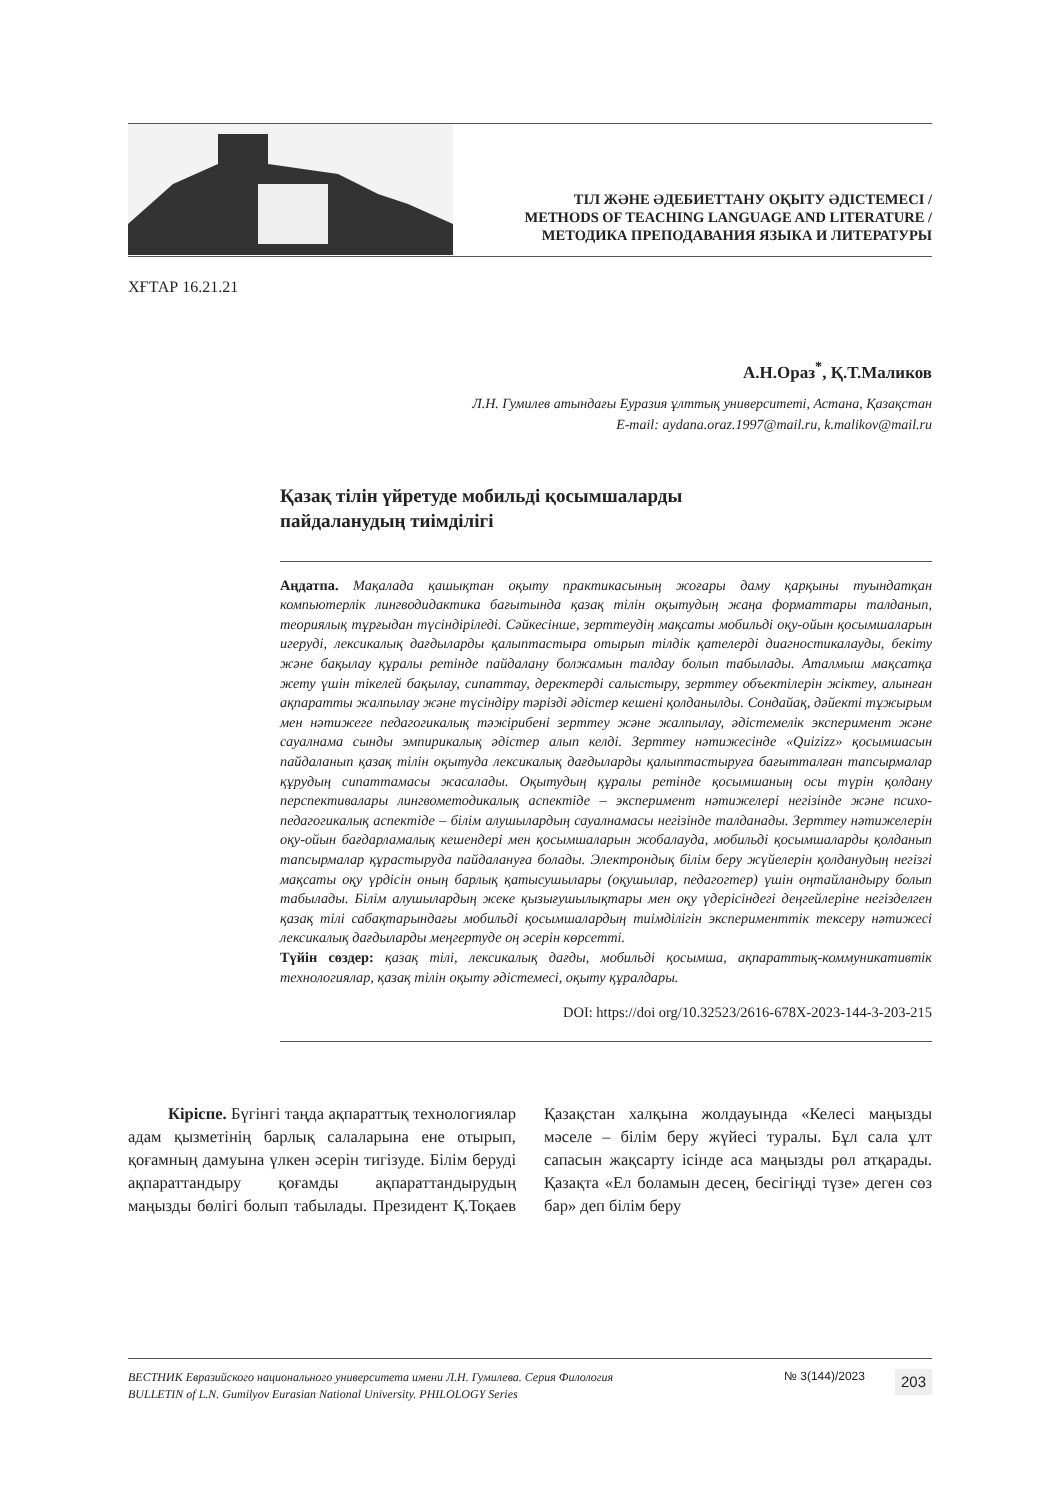ТІЛ ЖӘНЕ ӘДЕБИЕТТАНУ ОҚЫТУ ӘДІСТЕМЕСІ /
METHODS OF TEACHING LANGUAGE AND LITERATURE /
МЕТОДИКА ПРЕПОДАВАНИЯ ЯЗЫКА И ЛИТЕРАТУРЫ
ХҒТАР 16.21.21
А.Н.Ораз<sup>*</sup>, Қ.Т.Маликов
Л.Н. Гумилев атындағы Еуразия ұлттық университеті, Астана, Қазақстан
E-mail: aydana.oraz.1997@mail.ru, k.malikov@mail.ru
Қазақ тілін үйретуде мобильді қосымшаларды
пайдаланудың тиімділігі
Аңдатпа. Мақалада қашықтан оқыту практикасының жоғары даму қарқыны туындатқан компьютерлік лингводидактика бағытында қазақ тілін оқытудың жаңа форматтары талданып, теориялық тұрғыдан түсіндіріледі. Сәйкесінше, зерттеудің мақсаты мобильді оқу-ойын қосымшаларын игеруді, лексикалық дағдыларды қалыптастыра отырып тілдік қателерді диагностикалауды, бекіту және бақылау құралы ретінде пайдалану болжамын талдау болып табылады. Аталмыш мақсатқа жету үшін тікелей бақылау, сипаттау, деректерді салыстыру, зерттеу объектілерін жіктеу, алынған ақпаратты жалпылау және түсіндіру тәрізді әдістер кешені қолданылды. Сондайақ, дәйекті тұжырым мен нәтижеге педагогикалық тәжірибені зерттеу және жалпылау, әдістемелік эксперимент және сауалнама сынды эмпирикалық әдістер алып келді. Зерттеу нәтижесінде «Quizizz» қосымшасын пайдаланып қазақ тілін оқытуда лексикалық дағдыларды қалыптастыруға бағытталған тапсырмалар құрудың сипаттамасы жасалады. Оқытудың құралы ретінде қосымшаның осы түрін қолдану перспективалары лингвометодикалық аспектіде – эксперимент нәтижелері негізінде және психо-педагогикалық аспектіде – білім алушылардың сауалнамасы негізінде талданады. Зерттеу нәтижелерін оқу-ойын бағдарламалық кешендері мен қосымшаларын жобалауда, мобильді қосымшаларды қолданып тапсырмалар құрастыруда пайдалануға болады. Электрондық білім беру жүйелерін қолданудың негізгі мақсаты оқу үрдісін оның барлық қатысушылары (оқушылар, педагогтер) үшін оңтайландыру болып табылады. Білім алушылардың жеке қызығушылықтары мен оқу үдерісіндегі деңгейлеріне негізделген қазақ тілі сабақтарындағы мобильді қосымшалардың тиімділігін эксперименттік тексеру нәтижесі лексикалық дағдыларды меңгертуде оң әсерін көрсетті.
Түйін сөздер: қазақ тілі, лексикалық дағды, мобильді қосымша, ақпараттық-коммуникативтік технологиялар, қазақ тілін оқыту әдістемесі, оқыту құралдары.
DOI: https://doi org/10.32523/2616-678X-2023-144-3-203-215
Кіріспе. Бүгінгі таңда ақпараттық технологиялар адам қызметінің барлық салаларына ене отырып, қоғамның дамуына үлкен әсерін тигізуде. Білім беруді ақпараттандыру қоғамды ақпараттандырудың маңызды бөлігі болып табылады. Президент Қ.Тоқаев Қазақстан халқына жолдауында «Келесі маңызды мәселе – білім беру жүйесі туралы. Бұл сала ұлт сапасын жақсарту ісінде аса маңызды рөл атқарады. Қазақта «Ел боламын десең, бесігіңді түзе» деген сөз бар» деп білім беру
ВЕСТНИК Евразийского национального университета имени Л.Н. Гумилева. Серия Филология
BULLETIN of L.N. Gumilyov Eurasian National University. PHILOLOGY Series
№ 3(144)/2023
203